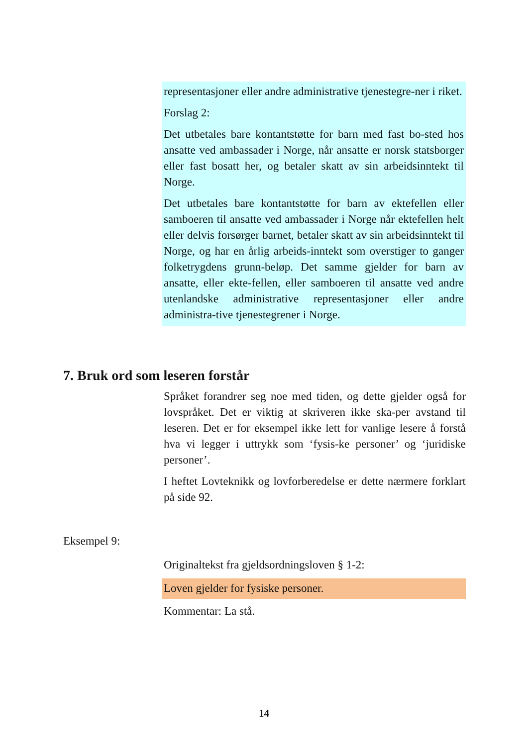representasjoner eller andre administrative tjenestegre-ner i riket.
Forslag 2:
Det utbetales bare kontantstøtte for barn med fast bo-sted hos ansatte ved ambassader i Norge, når ansatte er norsk statsborger eller fast bosatt her, og betaler skatt av sin arbeidsinntekt til Norge.
Det utbetales bare kontantstøtte for barn av ektefellen eller samboeren til ansatte ved ambassader i Norge når ektefellen helt eller delvis forsørger barnet, betaler skatt av sin arbeidsinntekt til Norge, og har en årlig arbeids-inntekt som overstiger to ganger folketrygdens grunn-beløp. Det samme gjelder for barn av ansatte, eller ekte-fellen, eller samboeren til ansatte ved andre utenlandske administrative representasjoner eller andre administra-tive tjenestegrener i Norge.
7. Bruk ord som leseren forstår
Språket forandrer seg noe med tiden, og dette gjelder også for lovspråket. Det er viktig at skriveren ikke ska-per avstand til leseren. Det er for eksempel ikke lett for vanlige lesere å forstå hva vi legger i uttrykk som ‘fysis-ke personer’ og ‘juridiske personer’.
I heftet Lovteknikk og lovforberedelse er dette nærmere forklart på side 92.
Eksempel 9:
Originaltekst fra gjeldsordningsloven § 1-2:
Loven gjelder for fysiske personer.
Kommentar: La stå.
14